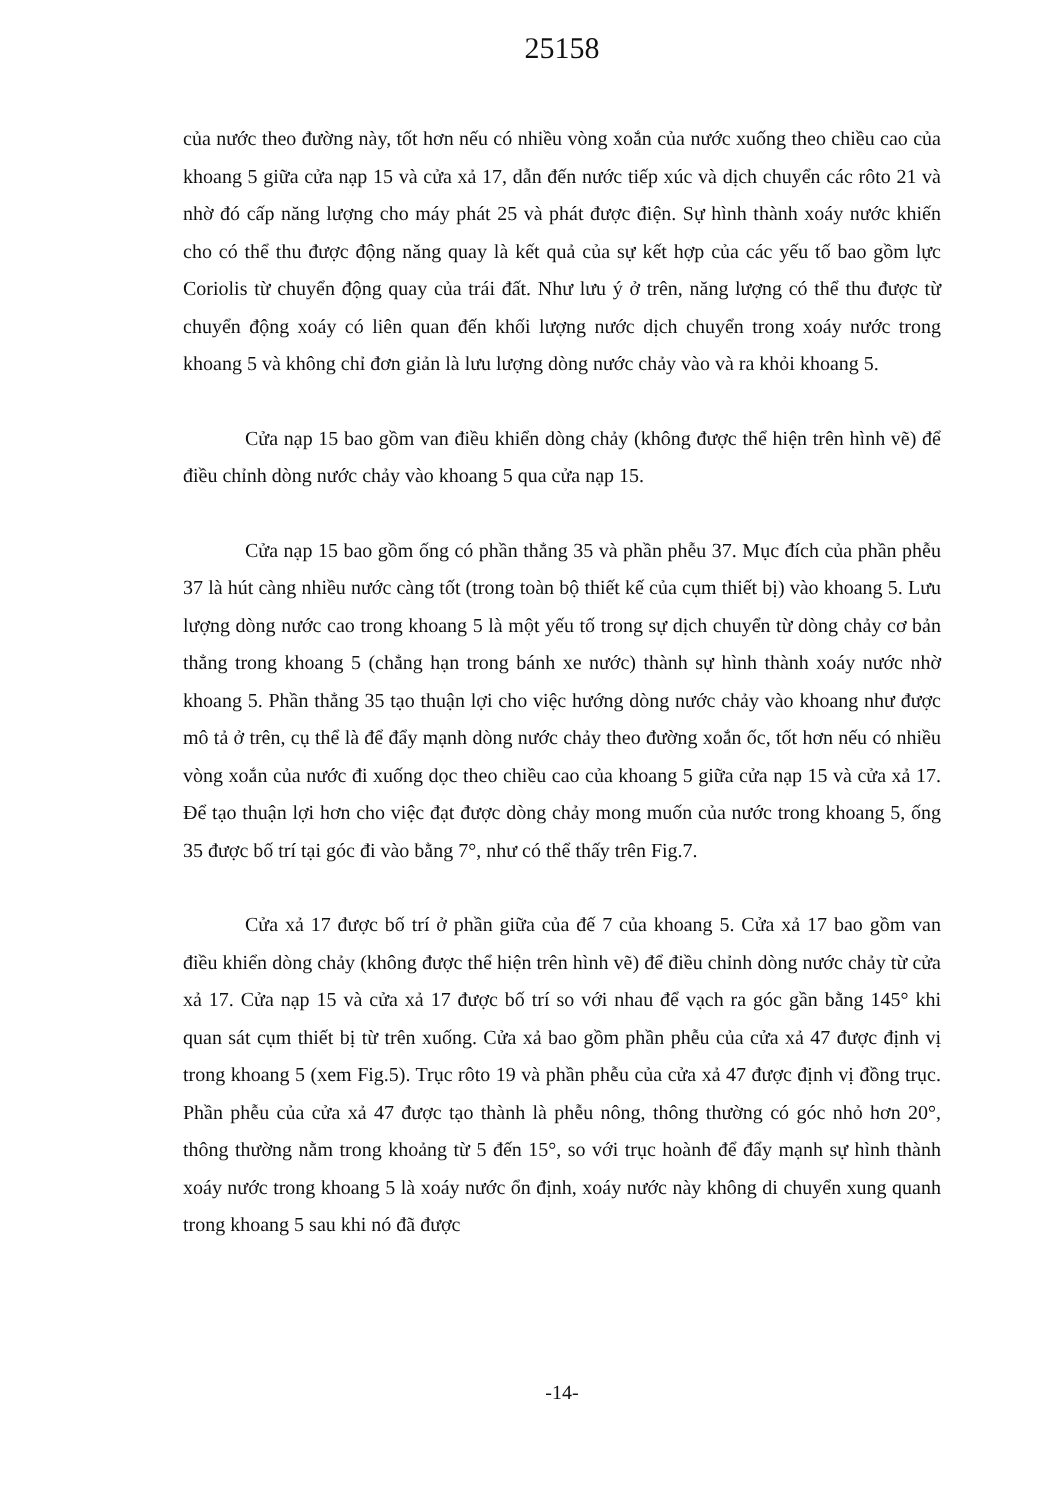25158
của nước theo đường này, tốt hơn nếu có nhiều vòng xoắn của nước xuống theo chiều cao của khoang 5 giữa cửa nạp 15 và cửa xả 17, dẫn đến nước tiếp xúc và dịch chuyển các rôto 21 và nhờ đó cấp năng lượng cho máy phát 25 và phát được điện. Sự hình thành xoáy nước khiến cho có thể thu được động năng quay là kết quả của sự kết hợp của các yếu tố bao gồm lực Coriolis từ chuyển động quay của trái đất. Như lưu ý ở trên, năng lượng có thể thu được từ chuyển động xoáy có liên quan đến khối lượng nước dịch chuyển trong xoáy nước trong khoang 5 và không chỉ đơn giản là lưu lượng dòng nước chảy vào và ra khỏi khoang 5.
Cửa nạp 15 bao gồm van điều khiển dòng chảy (không được thể hiện trên hình vẽ) để điều chỉnh dòng nước chảy vào khoang 5 qua cửa nạp 15.
Cửa nạp 15 bao gồm ống có phần thẳng 35 và phần phễu 37. Mục đích của phần phễu 37 là hút càng nhiều nước càng tốt (trong toàn bộ thiết kế của cụm thiết bị) vào khoang 5. Lưu lượng dòng nước cao trong khoang 5 là một yếu tố trong sự dịch chuyển từ dòng chảy cơ bản thẳng trong khoang 5 (chẳng hạn trong bánh xe nước) thành sự hình thành xoáy nước nhờ khoang 5. Phần thẳng 35 tạo thuận lợi cho việc hướng dòng nước chảy vào khoang như được mô tả ở trên, cụ thể là để đẩy mạnh dòng nước chảy theo đường xoắn ốc, tốt hơn nếu có nhiều vòng xoắn của nước đi xuống dọc theo chiều cao của khoang 5 giữa cửa nạp 15 và cửa xả 17. Để tạo thuận lợi hơn cho việc đạt được dòng chảy mong muốn của nước trong khoang 5, ống 35 được bố trí tại góc đi vào bằng 7°, như có thể thấy trên Fig.7.
Cửa xả 17 được bố trí ở phần giữa của đế 7 của khoang 5. Cửa xả 17 bao gồm van điều khiển dòng chảy (không được thể hiện trên hình vẽ) để điều chỉnh dòng nước chảy từ cửa xả 17. Cửa nạp 15 và cửa xả 17 được bố trí so với nhau để vạch ra góc gần bằng 145° khi quan sát cụm thiết bị từ trên xuống. Cửa xả bao gồm phần phễu của cửa xả 47 được định vị trong khoang 5 (xem Fig.5). Trục rôto 19 và phần phễu của cửa xả 47 được định vị đồng trục. Phần phễu của cửa xả 47 được tạo thành là phễu nông, thông thường có góc nhỏ hơn 20°, thông thường nằm trong khoảng từ 5 đến 15°, so với trục hoành để đẩy mạnh sự hình thành xoáy nước trong khoang 5 là xoáy nước ổn định, xoáy nước này không di chuyển xung quanh trong khoang 5 sau khi nó đã được
-14-